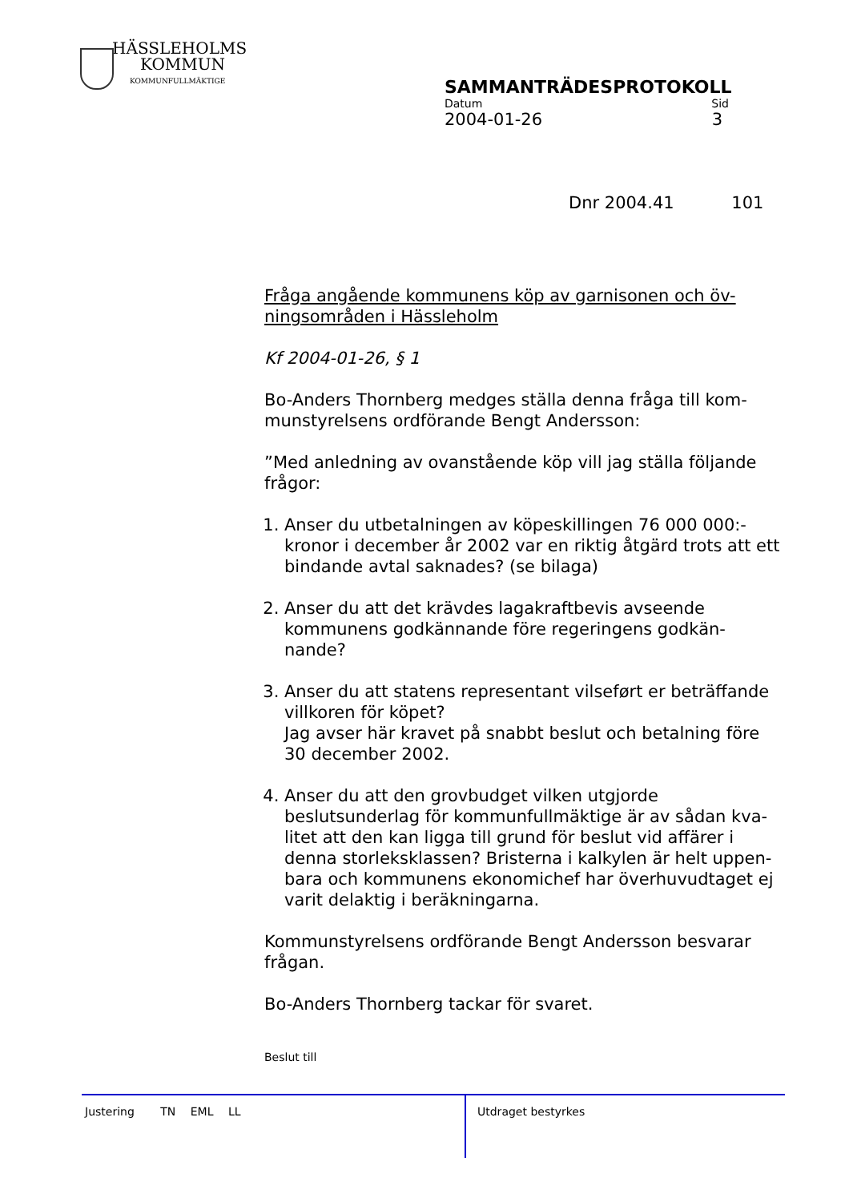HÄSSLEHOLMS
KOMMUN
KOMMUNFULLMÄKTIGE
SAMMANTRÄDESPROTOKOLL
Datum Sid
2004-01-26 3
Dnr 2004.41 101
Fråga angående kommunens köp av garnisonen och öv-ningsområden i Hässleholm
Kf 2004-01-26, § 1
Bo-Anders Thornberg medges ställa denna fråga till kom-munstyrelsens ordförande Bengt Andersson:
”Med anledning av ovanstående köp vill jag ställa följande frågor:
1. Anser du utbetalningen av köpeskillingen 76 000 000:- kronor i december år 2002 var en riktig åtgärd trots att ett bindande avtal saknades? (se bilaga)
2. Anser du att det krävdes lagakraftbevis avseende kommunens godkännande före regeringens godkän-nande?
3. Anser du att statens representant vilseført er beträffande villkoren för köpet?
Jag avser här kravet på snabbt beslut och betalning före 30 december 2002.
4. Anser du att den grovbudget vilken utgjorde beslutsunderlag för kommunfullmäktige är av sådan kva-litet att den kan ligga till grund för beslut vid affärer i denna storleksklassen? Bristerna i kalkylen är helt uppen-bara och kommunens ekonomichef har överhuvudtaget ej varit delaktig i beräkningarna.
Kommunstyrelsens ordförande Bengt Andersson besvarar frågan.
Bo-Anders Thornberg tackar för svaret.
Beslut till
Justering TN EML LL Utdraget bestyrkes